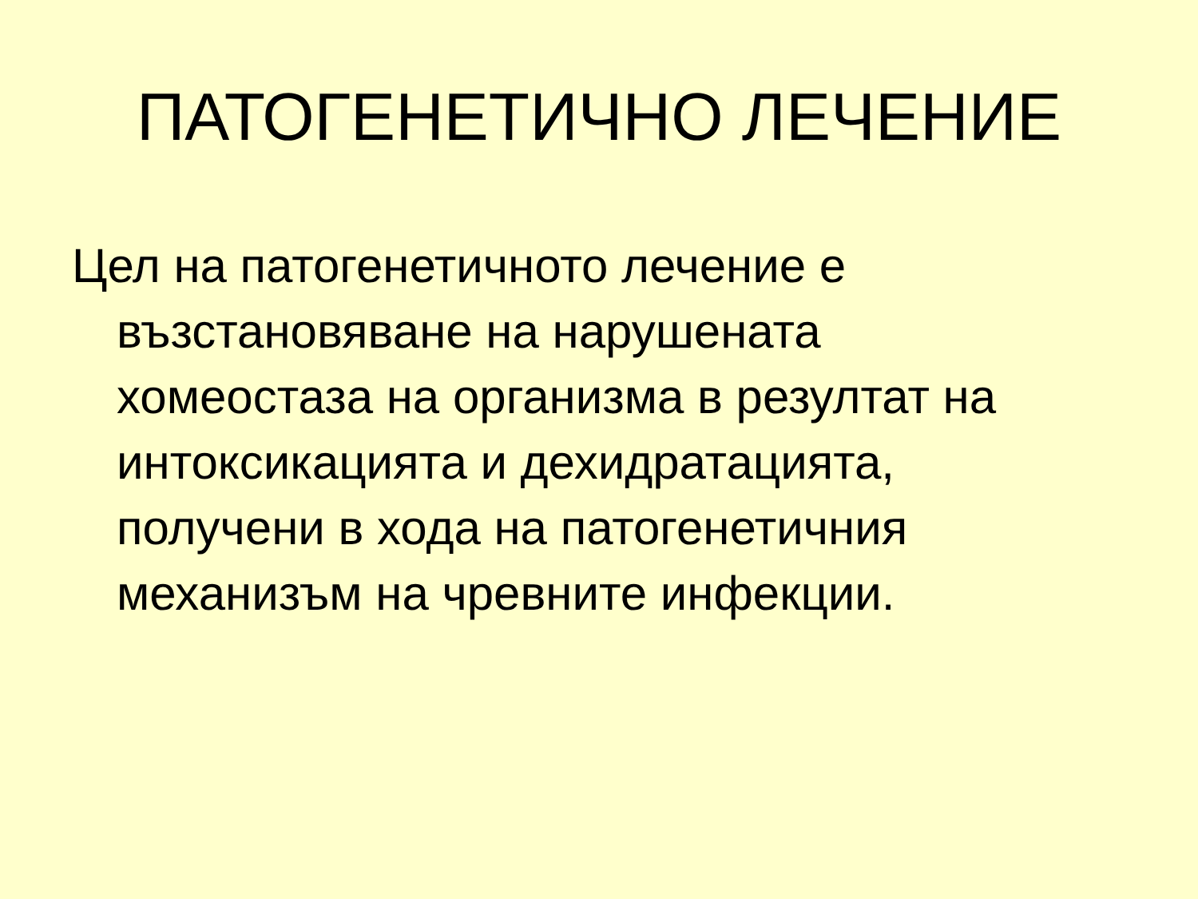ПАТОГЕНЕТИЧНО ЛЕЧЕНИЕ
Цел на патогенетичното лечение е възстановяване на нарушената хомеостаза на организма в резултат на интоксикацията и дехидратацията, получени в хода на патогенетичния механизъм на чревните инфекции.